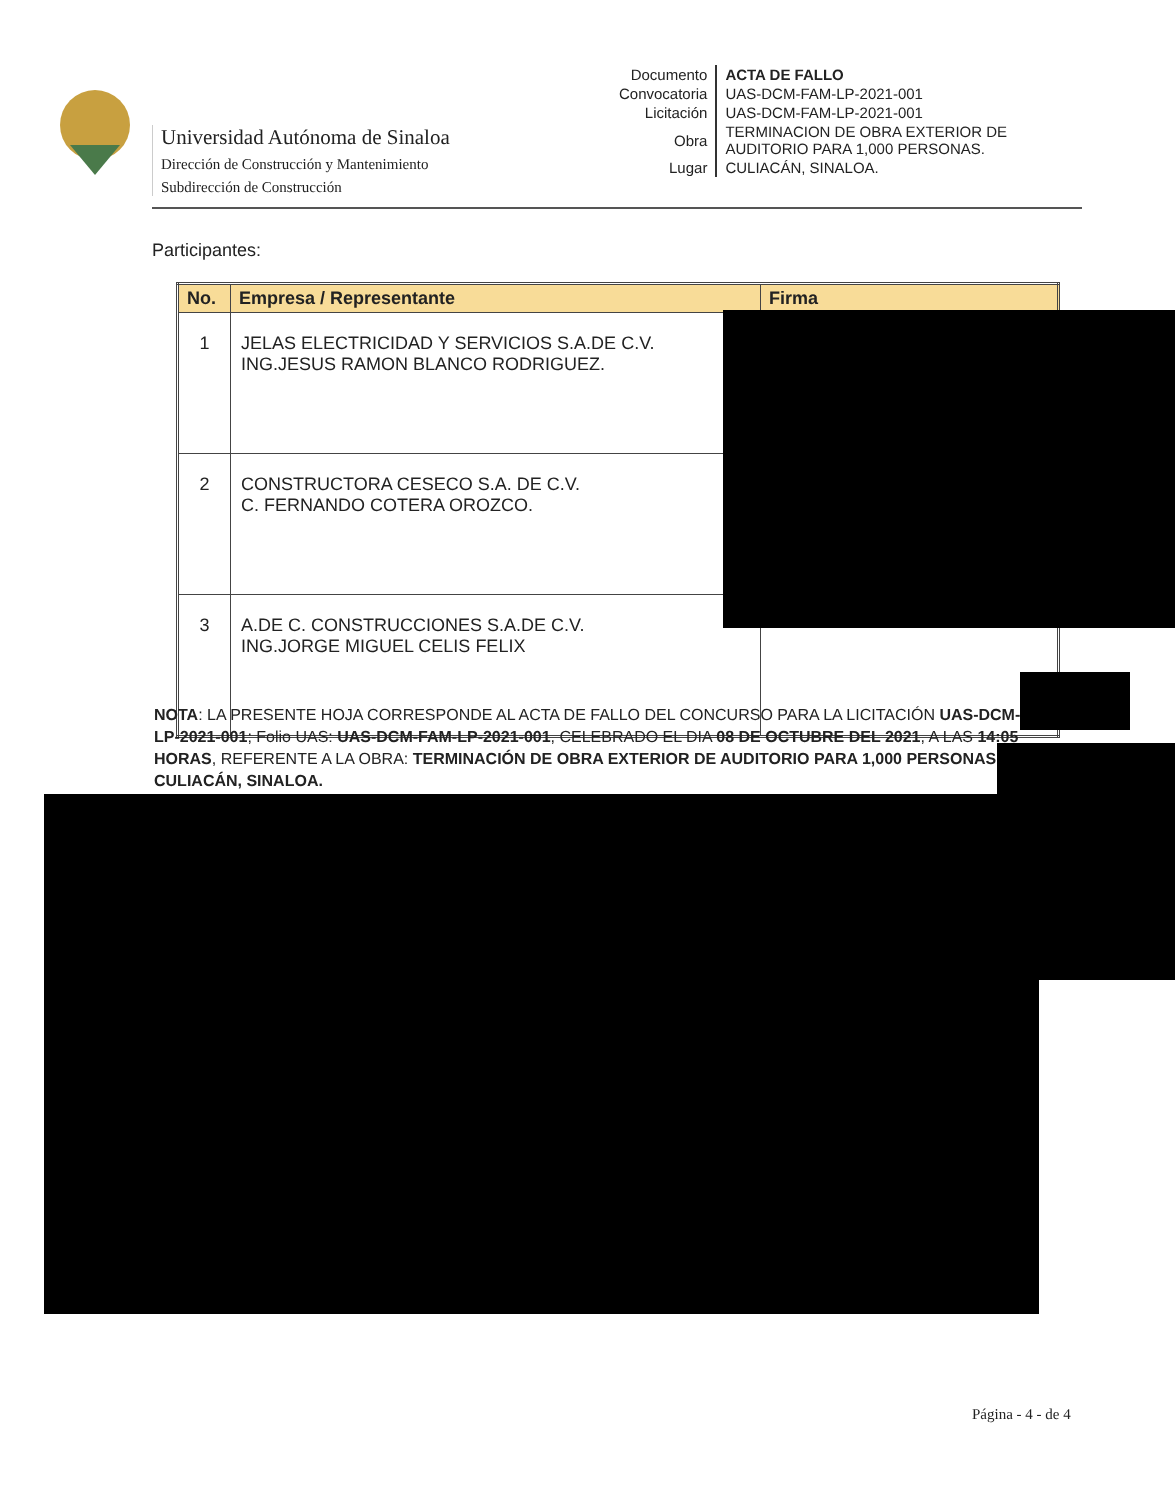Universidad Autónoma de Sinaloa
Dirección de Construcción y Mantenimiento
Subdirección de Construcción
| Documento | ACTA DE FALLO |
| Convocatoria | UAS-DCM-FAM-LP-2021-001 |
| Licitación | UAS-DCM-FAM-LP-2021-001 |
| Obra | TERMINACION DE OBRA EXTERIOR DE AUDITORIO PARA 1,000 PERSONAS. |
| Lugar | CULIACÁN, SINALOA. |
Participantes:
| No. | Empresa / Representante | Firma |
| --- | --- | --- |
| 1 | JELAS ELECTRICIDAD Y SERVICIOS S.A.DE C.V. ING.JESUS RAMON BLANCO RODRIGUEZ. | |
| 2 | CONSTRUCTORA CESECO S.A. DE C.V. C. FERNANDO COTERA OROZCO. | |
| 3 | A.DE C. CONSTRUCCIONES S.A.DE C.V. ING.JORGE MIGUEL CELIS FELIX | |
NOTA: LA PRESENTE HOJA CORRESPONDE AL ACTA DE FALLO DEL CONCURSO PARA LA LICITACIÓN UAS-DCM-FAM-LP-2021-001; Folio UAS: UAS-DCM-FAM-LP-2021-001, CELEBRADO EL DIA 08 DE OCTUBRE DEL 2021, A LAS 14:05 HORAS, REFERENTE A LA OBRA: TERMINACIÓN DE OBRA EXTERIOR DE AUDITORIO PARA 1,000 PERSONAS; CULIACÁN, SINALOA.
Página - 4 - de 4